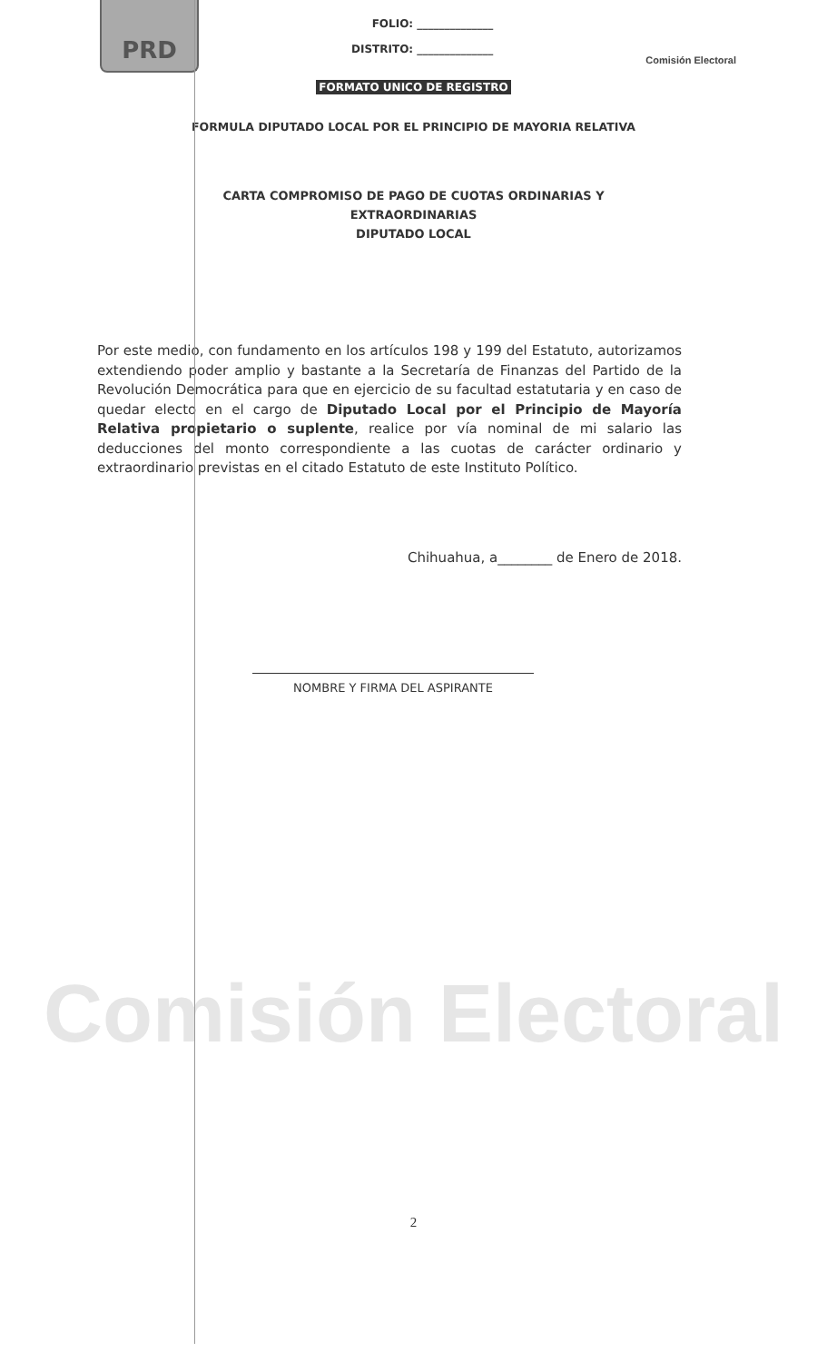PRD
FOLIO: ______________
DISTRITO: ______________
Comisión Electoral
FORMATO UNICO DE REGISTRO
FORMULA DIPUTADO LOCAL POR EL PRINCIPIO DE MAYORIA RELATIVA
CARTA COMPROMISO DE PAGO DE CUOTAS ORDINARIAS Y
EXTRAORDINARIAS
DIPUTADO LOCAL
Por este medio, con fundamento en los artículos 198 y 199 del Estatuto, autorizamos extendiendo poder amplio y bastante a la Secretaría de Finanzas del Partido de la Revolución Democrática para que en ejercicio de su facultad estatutaria y en caso de quedar electo en el cargo de Diputado Local por el Principio de Mayoría Relativa propietario o suplente, realice por vía nominal de mi salario las deducciones del monto correspondiente a las cuotas de carácter ordinario y extraordinario previstas en el citado Estatuto de este Instituto Político.
Chihuahua, a________ de Enero de 2018.
NOMBRE Y FIRMA DEL ASPIRANTE
Comisión Electoral
2